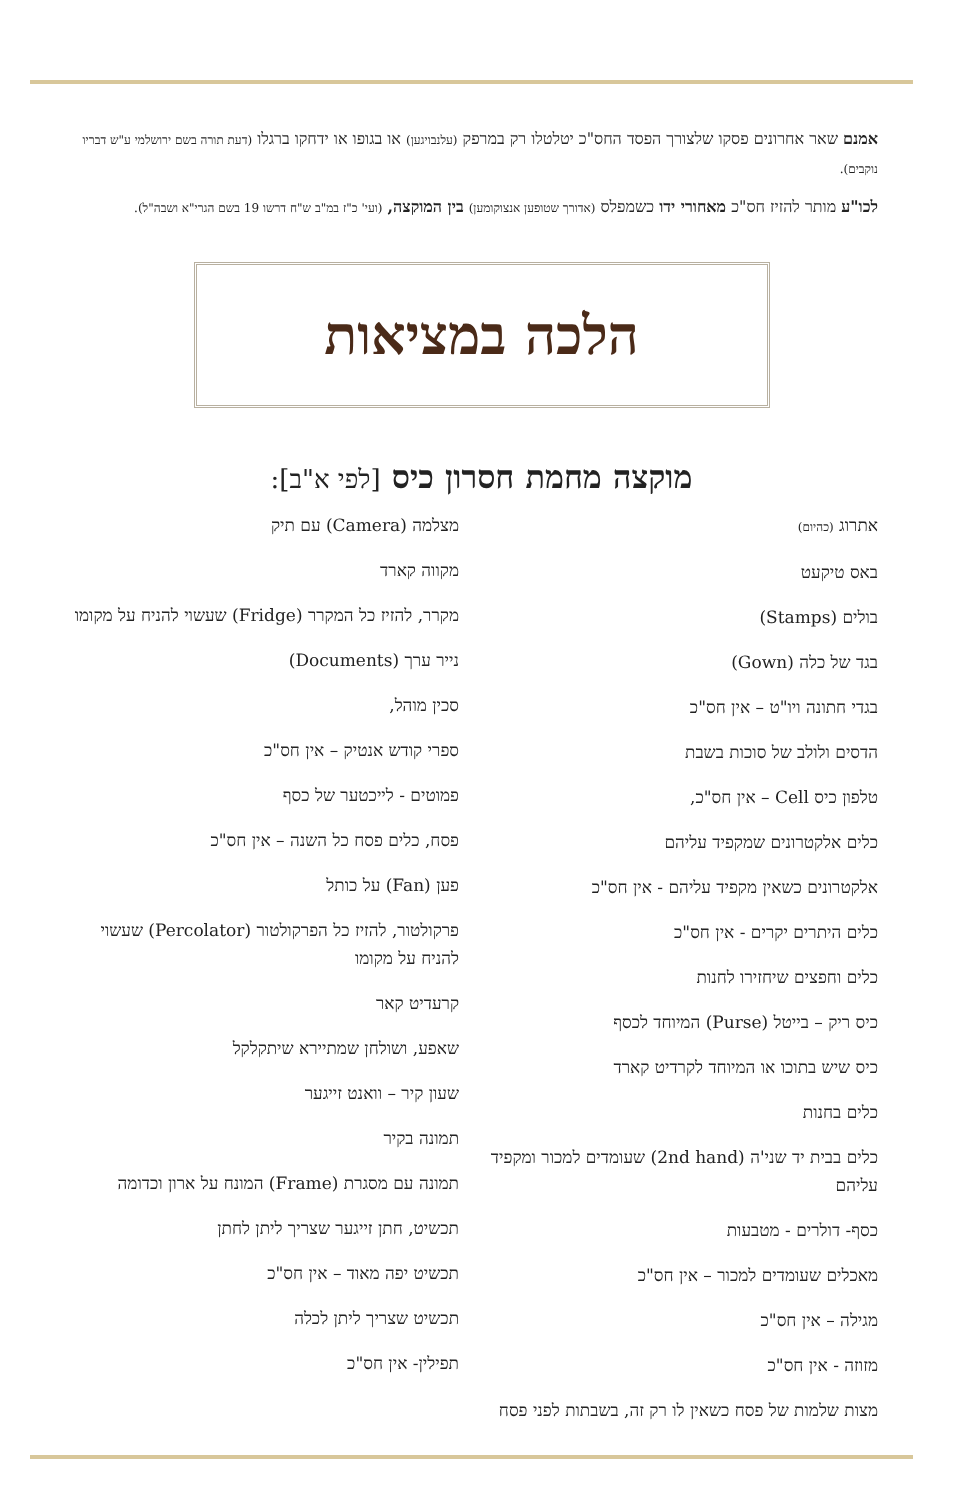אמנם שאר אחרונים פסקו שלצורך הפסד החס"כ יטלטלו רק במרפק (עלנבויגען) או בגופו או ידחקו ברגלו (דעת תורה בשם ירושלמי ע"ש דבריו נוקבים).
לכו"ע מותר להזיז חס"כ מאחורי ידו כשמפלס (אדורך שטופען אנצוקומען) בין המוקצה, (ועי' כ"ז במ"ב ש"ח דרשו 19 בשם הגרי"א ושבה"ל).
הלכה במציאות
מוקצה מחמת חסרון כיס [לפי א"ב]:
אתרוג (כהיום)
באס טיקעט
בולים (Stamps)
בגד של כלה (Gown)
בגדי חתונה ויו"ט – אין חס"כ
הדסים ולולב של סוכות בשבת
טלפון כיס Cell – אין חס"כ,
כלים אלקטרונים שמקפיד עליהם
אלקטרונים כשאין מקפיד עליהם - אין חס"כ
כלים היתרים יקרים - אין חס"כ
כלים וחפצים שיחזירו לחנות
כיס ריק – בייטל (Purse) המיוחד לכסף
כיס שיש בתוכו או המיוחד לקרדיט קארד
כלים בחנות
כלים בבית יד שני'ה (2nd hand) שעומדים למכור ומקפיד עליהם
כסף- דולרים - מטבעות
מאכלים שעומדים למכור – אין חס"כ
מגילה – אין חס"כ
מזוזה - אין חס"כ
מצות שלמות של פסח כשאין לו רק זה, בשבתות לפני פסח
מצלמה (Camera) עם תיק
מקווה קארד
מקרר, להזיז כל המקרר (Fridge) שעשוי להניח על מקומו
נייר ערך (Documents)
סכין מוהל,
ספרי קודש אנטיק – אין חס"כ
פמוטים - לייכטער של כסף
פסח, כלים פסח כל השנה – אין חס"כ
פען (Fan) על כותל
פרקולטור, להזיז כל הפרקולטור (Percolator) שעשוי להניח על מקומו
קרעדיט קאר
שאפע, ושולחן שמתיירא שיתקלקל
שעון קיר – וואנט זייגער
תמונה בקיר
תמונה עם מסגרת (Frame) המונח על ארון וכדומה
תכשיט, חתן זייגער שצריך ליתן לחתן
תכשיט יפה מאוד – אין חס"כ
תכשיט שצריך ליתן לכלה
תפילין- אין חס"כ